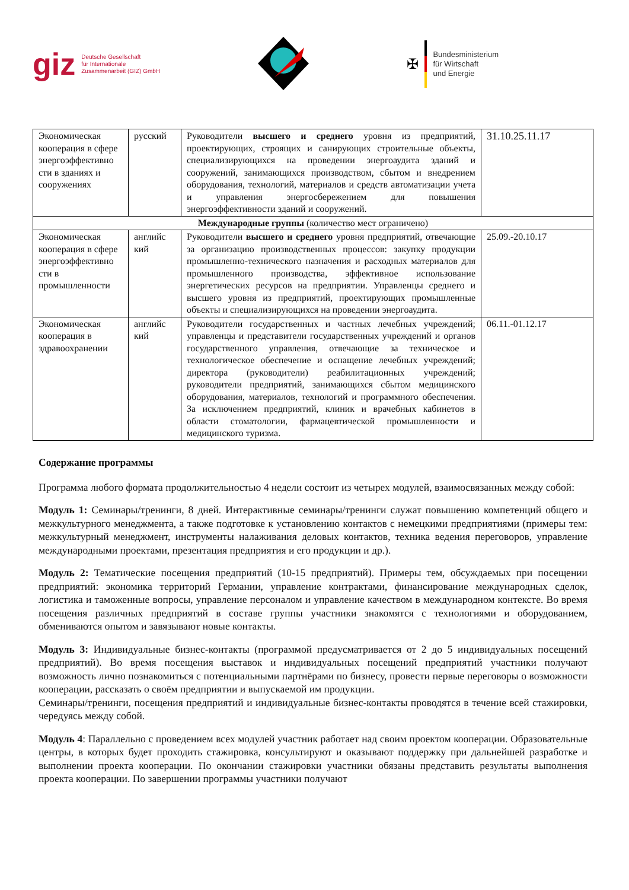giz Deutsche Gesellschaft
für Internationale
Zusammenarbeit (GIZ) GmbH
✠
Bundesministerium
für Wirtschaft
und Energie
| Экономическая кооперация в сфере энергоэффективно сти в зданиях и сооружениях | русский | Руководители высшего и среднего уровня из предприятий, проектирующих, строящих и санирующих строительные объекты, специализирующихся на проведении энергоаудита зданий и сооружений, занимающихся производством, сбытом и внедрением оборудования, технологий, материалов и средств автоматизации учета и управления энергосбережением для повышения энергоэффективности зданий и сооружений. | 31.10.25.11.17 |
| Международные группы (количество мест ограничено) | | | |
| Экономическая кооперация в сфере энергоэффективно сти в промышленности | английс кий | Руководители высшего и среднего уровня предприятий, отвечающие за организацию производственных процессов: закупку продукции промышленно-технического назначения и расходных материалов для промышленного производства, эффективное использование энергетических ресурсов на предприятии. Управленцы среднего и высшего уровня из предприятий, проектирующих промышленные объекты и специализирующихся на проведении энергоаудита. | 25.09.-20.10.17 |
| Экономическая кооперация в здравоохранении | английс кий | Руководители государственных и частных лечебных учреждений; управленцы и представители государственных учреждений и органов государственного управления, отвечающие за техническое и технологическое обеспечение и оснащение лечебных учреждений; директора (руководители) реабилитационных учреждений; руководители предприятий, занимающихся сбытом медицинского оборудования, материалов, технологий и программного обеспечения. За исключением предприятий, клиник и врачебных кабинетов в области стоматологии, фармацевтической промышленности и медицинского туризма. | 06.11.-01.12.17 |
Содержание программы
Программа любого формата продолжительностью 4 недели состоит из четырех модулей, взаимосвязанных между собой:
Модуль 1: Семинары/тренинги, 8 дней. Интерактивные семинары/тренинги служат повышению компетенций общего и межкультурного менеджмента, а также подготовке к установлению контактов с немецкими предприятиями (примеры тем: межкультурный менеджмент, инструменты налаживания деловых контактов, техника ведения переговоров, управление международными проектами, презентация предприятия и его продукции и др.).
Модуль 2: Тематические посещения предприятий (10-15 предприятий). Примеры тем, обсуждаемых при посещении предприятий: экономика территорий Германии, управление контрактами, финансирование международных сделок, логистика и таможенные вопросы, управление персоналом и управление качеством в международном контексте. Во время посещения различных предприятий в составе группы участники знакомятся с технологиями и оборудованием, обмениваются опытом и завязывают новые контакты.
Модуль 3: Индивидуальные бизнес-контакты (программой предусматривается от 2 до 5 индивидуальных посещений предприятий). Во время посещения выставок и индивидуальных посещений предприятий участники получают возможность лично познакомиться с потенциальными партнёрами по бизнесу, провести первые переговоры о возможности кооперации, рассказать о своём предприятии и выпускаемой им продукции.
Семинары/тренинги, посещения предприятий и индивидуальные бизнес-контакты проводятся в течение всей стажировки, чередуясь между собой.
Модуль 4: Параллельно с проведением всех модулей участник работает над своим проектом кооперации. Образовательные центры, в которых будет проходить стажировка, консультируют и оказывают поддержку при дальнейшей разработке и выполнении проекта кооперации. По окончании стажировки участники обязаны представить результаты выполнения проекта кооперации. По завершении программы участники получают